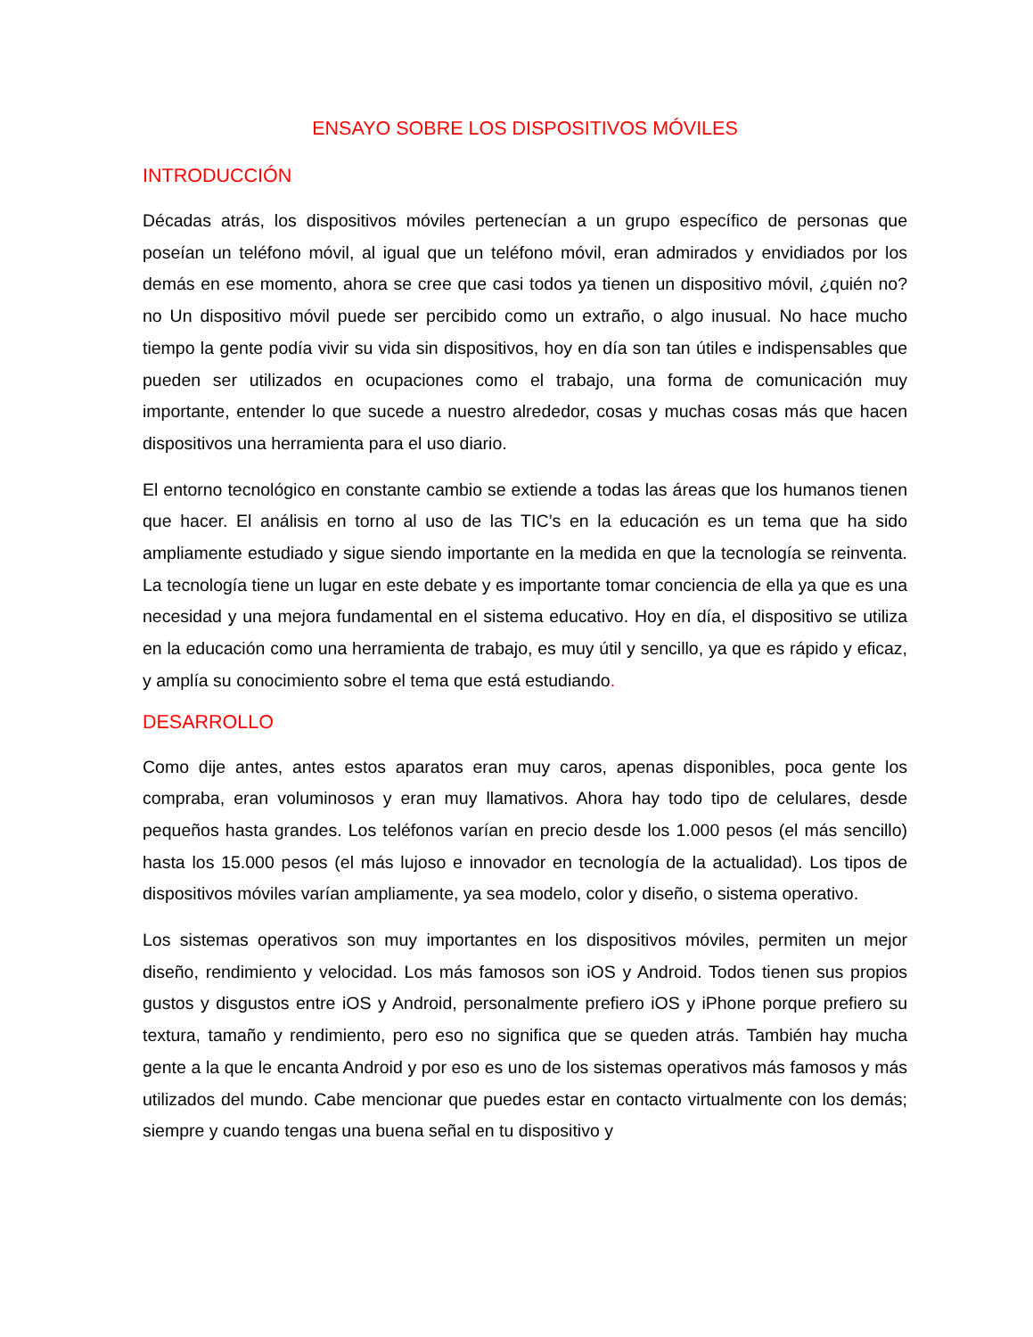ENSAYO SOBRE LOS DISPOSITIVOS MÓVILES
INTRODUCCIÓN
Décadas atrás, los dispositivos móviles pertenecían a un grupo específico de personas que poseían un teléfono móvil, al igual que un teléfono móvil, eran admirados y envidiados por los demás en ese momento, ahora se cree que casi todos ya tienen un dispositivo móvil, ¿quién no? no Un dispositivo móvil puede ser percibido como un extraño, o algo inusual. No hace mucho tiempo la gente podía vivir su vida sin dispositivos, hoy en día son tan útiles e indispensables que pueden ser utilizados en ocupaciones como el trabajo, una forma de comunicación muy importante, entender lo que sucede a nuestro alrededor, cosas y muchas cosas más que hacen dispositivos una herramienta para el uso diario.
El entorno tecnológico en constante cambio se extiende a todas las áreas que los humanos tienen que hacer. El análisis en torno al uso de las TIC’s en la educación es un tema que ha sido ampliamente estudiado y sigue siendo importante en la medida en que la tecnología se reinventa. La tecnología tiene un lugar en este debate y es importante tomar conciencia de ella ya que es una necesidad y una mejora fundamental en el sistema educativo. Hoy en día, el dispositivo se utiliza en la educación como una herramienta de trabajo, es muy útil y sencillo, ya que es rápido y eficaz, y amplía su conocimiento sobre el tema que está estudiando.
DESARROLLO
Como dije antes, antes estos aparatos eran muy caros, apenas disponibles, poca gente los compraba, eran voluminosos y eran muy llamativos. Ahora hay todo tipo de celulares, desde pequeños hasta grandes. Los teléfonos varían en precio desde los 1.000 pesos (el más sencillo) hasta los 15.000 pesos (el más lujoso e innovador en tecnología de la actualidad). Los tipos de dispositivos móviles varían ampliamente, ya sea modelo, color y diseño, o sistema operativo.
Los sistemas operativos son muy importantes en los dispositivos móviles, permiten un mejor diseño, rendimiento y velocidad. Los más famosos son iOS y Android. Todos tienen sus propios gustos y disgustos entre iOS y Android, personalmente prefiero iOS y iPhone porque prefiero su textura, tamaño y rendimiento, pero eso no significa que se queden atrás. También hay mucha gente a la que le encanta Android y por eso es uno de los sistemas operativos más famosos y más utilizados del mundo. Cabe mencionar que puedes estar en contacto virtualmente con los demás; siempre y cuando tengas una buena señal en tu dispositivo y